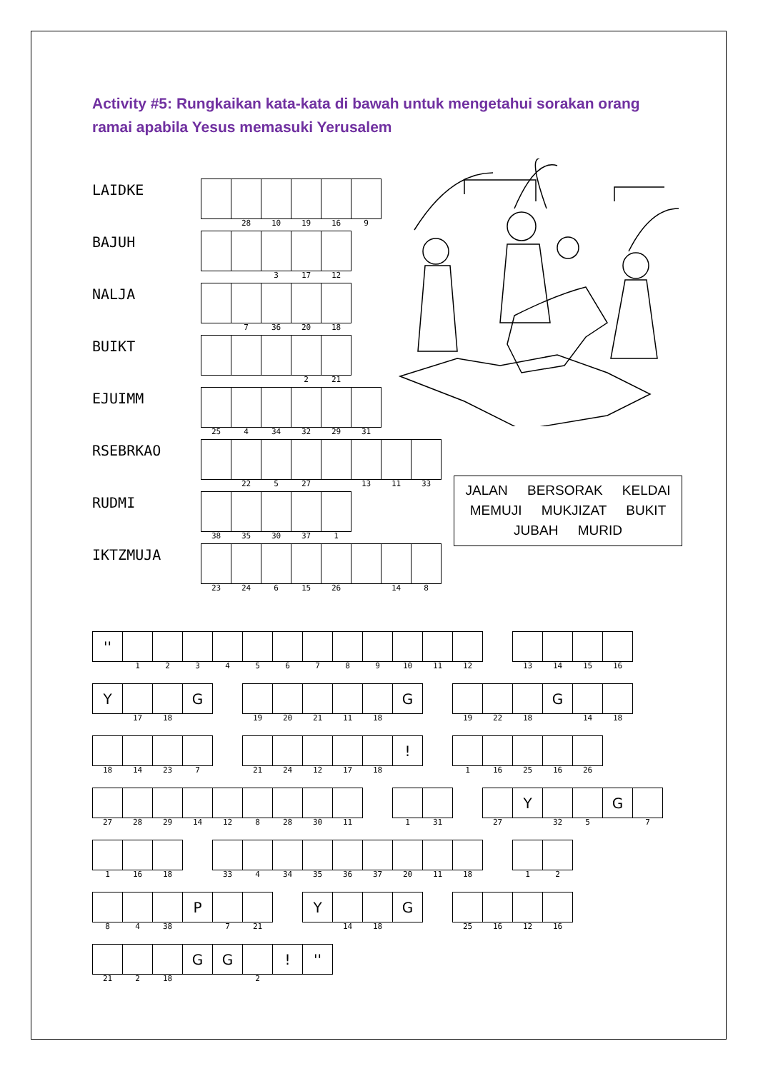Activity #5: Rungkaikan kata-kata di bawah untuk mengetahui sorakan orang ramai apabila Yesus memasuki Yerusalem
LAIDKE
| | 28 | 10 | 19 | 16 | 9 |
BAJUH
| | | 3 | 17 | 12 |
NALJA
| | 7 | 36 | 20 | 18 |
BUIKT
| | | | 2 | 21 |
EJUIMM
| 25 | 4 | 34 | 32 | 29 | 31 |
RSEBRKAO
| | 22 | 5 | 27 | | 13 | 11 | 33 |
RUDMI
| 38 | 35 | 30 | 37 | 1 |
IKTZMUJA
| 23 | 24 | 6 | 15 | 26 | | 14 | 8 |
JALAN BERSORAK KELDAI
MEMUJI MUKJIZAT BUKIT
JUBAH MURID
| '' | | | | | | | | | | | | | | | | | |
| | 1 | 2 | 3 | 4 | 5 | 6 | 7 | 8 | 9 | 10 | 11 | 12 | | 13 | 14 | 15 | 16 |
| Y | | | G | | | | | | | G | | | | | G | | |
| | 17 | 18 | | | 19 | 20 | 21 | 11 | 18 | | | 19 | 22 | 18 | | 14 | 18 |
| | | | | | | | | | | ! | | | | | | |
| 18 | 14 | 23 | 7 | | 21 | 24 | 12 | 17 | 18 | | | 1 | 16 | 25 | 16 | 26 |
| | | | | | | | | | | | | | | Y | | | G | |
| 27 | 28 | 29 | 14 | 12 | 8 | 28 | 30 | 11 | | 1 | 31 | | 27 | | 32 | 5 | | 7 |
| 1 | 16 | 18 | | 33 | 4 | 34 | 35 | 36 | 37 | 20 | 11 | 18 | | 1 | 2 |
| | | | P | | | | Y | | | G | | | | | |
| 8 | 4 | 38 | | 7 | 21 | | | 14 | 18 | | | 25 | 16 | 12 | 16 |
| | | | G | G | | ! | '' |
| 21 | 2 | 18 | | | 2 | | |